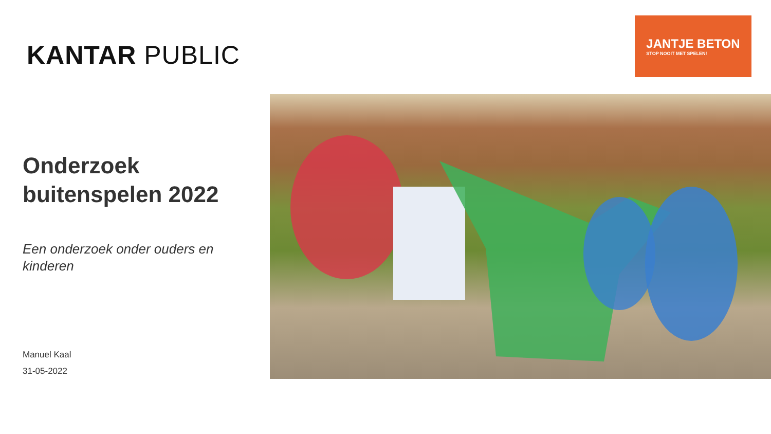KANTAR PUBLIC
Onderzoek buitenspelen 2022
Een onderzoek onder ouders en kinderen
Manuel Kaal
31-05-2022
JANTJE BETON
STOP NOOIT MET SPELEN!